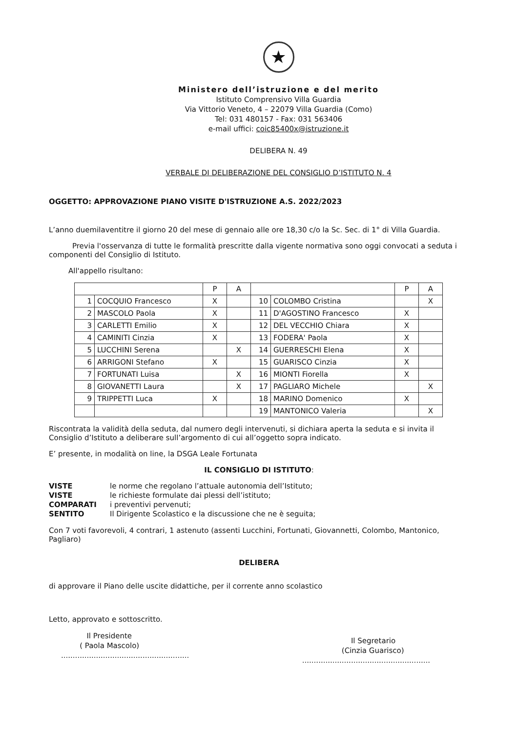★
Ministero dell’istruzione e del merito
Istituto Comprensivo Villa Guardia
Via Vittorio Veneto, 4 – 22079 Villa Guardia (Como)
Tel: 031 480157 - Fax: 031 563406
e-mail uffici: coic85400x@istruzione.it
DELIBERA N. 49
VERBALE DI DELIBERAZIONE DEL CONSIGLIO D’ISTITUTO N. 4
OGGETTO: APPROVAZIONE PIANO VISITE D'ISTRUZIONE A.S. 2022/2023
L’anno duemilaventitre il giorno 20 del mese di gennaio alle ore 18,30 c/o la Sc. Sec. di 1° di Villa Guardia.
Previa l'osservanza di tutte le formalità prescritte dalla vigente normativa sono oggi convocati a seduta i componenti del Consiglio di Istituto.
All'appello risultano:
| | | P | A | | | P | A |
| 1 | COCQUIO Francesco | X | | 10 | COLOMBO Cristina | | X |
| 2 | MASCOLO Paola | X | | 11 | D'AGOSTINO Francesco | X | |
| 3 | CARLETTI Emilio | X | | 12 | DEL VECCHIO Chiara | X | |
| 4 | CAMINITI Cinzia | X | | 13 | FODERA' Paola | X | |
| 5 | LUCCHINI Serena | | X | 14 | GUERRESCHI Elena | X | |
| 6 | ARRIGONI Stefano | X | | 15 | GUARISCO Cinzia | X | |
| 7 | FORTUNATI Luisa | | X | 16 | MIONTI Fiorella | X | |
| 8 | GIOVANETTI Laura | | X | 17 | PAGLIARO Michele | | X |
| 9 | TRIPPETTI Luca | X | | 18 | MARINO Domenico | X | |
| | | | | 19 | MANTONICO Valeria | | X |
Riscontrata la validità della seduta, dal numero degli intervenuti, si dichiara aperta la seduta e si invita il Consiglio d’Istituto a deliberare sull’argomento di cui all’oggetto sopra indicato.
E’ presente, in modalità on line, la DSGA Leale Fortunata
IL CONSIGLIO DI ISTITUTO:
VISTE le norme che regolano l’attuale autonomia dell’Istituto; VISTE le richieste formulate dai plessi dell’istituto; COMPARATI i preventivi pervenuti; SENTITO Il Dirigente Scolastico e la discussione che ne è seguita;
Con 7 voti favorevoli, 4 contrari, 1 astenuto (assenti Lucchini, Fortunati, Giovannetti, Colombo, Mantonico, Pagliaro)
DELIBERA
di approvare il Piano delle uscite didattiche, per il corrente anno scolastico
Letto, approvato e sottoscritto.
Il Presidente
( Paola Mascolo)
.......................................................
Il Segretario
(Cinzia Guarisco)
.......................................................